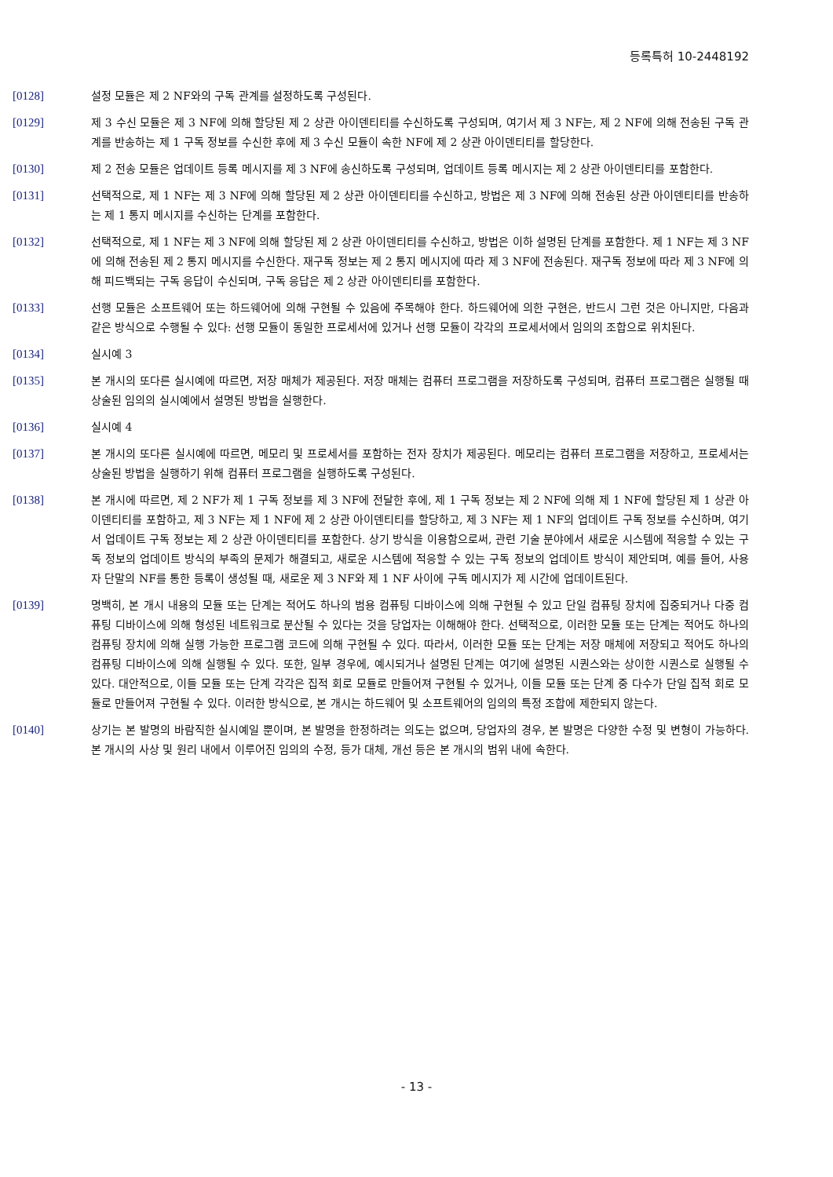등록특허 10-2448192
[0128] 설정 모듈은 제 2 NF와의 구독 관계를 설정하도록 구성된다.
[0129] 제 3 수신 모듈은 제 3 NF에 의해 할당된 제 2 상관 아이덴티티를 수신하도록 구성되며, 여기서 제 3 NF는, 제 2 NF에 의해 전송된 구독 관계를 반송하는 제 1 구독 정보를 수신한 후에 제 3 수신 모듈이 속한 NF에 제 2 상관 아이덴티티를 할당한다.
[0130] 제 2 전송 모듈은 업데이트 등록 메시지를 제 3 NF에 송신하도록 구성되며, 업데이트 등록 메시지는 제 2 상관 아이덴티티를 포함한다.
[0131] 선택적으로, 제 1 NF는 제 3 NF에 의해 할당된 제 2 상관 아이덴티티를 수신하고, 방법은 제 3 NF에 의해 전송된 상관 아이덴티티를 반송하는 제 1 통지 메시지를 수신하는 단계를 포함한다.
[0132] 선택적으로, 제 1 NF는 제 3 NF에 의해 할당된 제 2 상관 아이덴티티를 수신하고, 방법은 이하 설명된 단계를 포함한다. 제 1 NF는 제 3 NF에 의해 전송된 제 2 통지 메시지를 수신한다. 재구독 정보는 제 2 통지 메시지에 따라 제 3 NF에 전송된다. 재구독 정보에 따라 제 3 NF에 의해 피드백되는 구독 응답이 수신되며, 구독 응답은 제 2 상관 아이덴티티를 포함한다.
[0133] 선행 모듈은 소프트웨어 또는 하드웨어에 의해 구현될 수 있음에 주목해야 한다. 하드웨어에 의한 구현은, 반드시 그런 것은 아니지만, 다음과 같은 방식으로 수행될 수 있다: 선행 모듈이 동일한 프로세서에 있거나 선행 모듈이 각각의 프로세서에서 임의의 조합으로 위치된다.
[0134] 실시예 3
[0135] 본 개시의 또다른 실시예에 따르면, 저장 매체가 제공된다. 저장 매체는 컴퓨터 프로그램을 저장하도록 구성되며, 컴퓨터 프로그램은 실행될 때 상술된 임의의 실시예에서 설명된 방법을 실행한다.
[0136] 실시예 4
[0137] 본 개시의 또다른 실시예에 따르면, 메모리 및 프로세서를 포함하는 전자 장치가 제공된다. 메모리는 컴퓨터 프로그램을 저장하고, 프로세서는 상술된 방법을 실행하기 위해 컴퓨터 프로그램을 실행하도록 구성된다.
[0138] 본 개시에 따르면, 제 2 NF가 제 1 구독 정보를 제 3 NF에 전달한 후에, 제 1 구독 정보는 제 2 NF에 의해 제 1 NF에 할당된 제 1 상관 아이덴티티를 포함하고, 제 3 NF는 제 1 NF에 제 2 상관 아이덴티티를 할당하고, 제 3 NF는 제 1 NF의 업데이트 구독 정보를 수신하며, 여기서 업데이트 구독 정보는 제 2 상관 아이덴티티를 포함한다. 상기 방식을 이용함으로써, 관련 기술 분야에서 새로운 시스템에 적응할 수 있는 구독 정보의 업데이트 방식의 부족의 문제가 해결되고, 새로운 시스템에 적응할 수 있는 구독 정보의 업데이트 방식이 제안되며, 예를 들어, 사용자 단말의 NF를 통한 등록이 생성될 때, 새로운 제 3 NF와 제 1 NF 사이에 구독 메시지가 제 시간에 업데이트된다.
[0139] 명백히, 본 개시 내용의 모듈 또는 단계는 적어도 하나의 범용 컴퓨팅 디바이스에 의해 구현될 수 있고 단일 컴퓨팅 장치에 집중되거나 다중 컴퓨팅 디바이스에 의해 형성된 네트워크로 분산될 수 있다는 것을 당업자는 이해해야 한다. 선택적으로, 이러한 모듈 또는 단계는 적어도 하나의 컴퓨팅 장치에 의해 실행 가능한 프로그램 코드에 의해 구현될 수 있다. 따라서, 이러한 모듈 또는 단계는 저장 매체에 저장되고 적어도 하나의 컴퓨팅 디바이스에 의해 실행될 수 있다. 또한, 일부 경우에, 예시되거나 설명된 단계는 여기에 설명된 시퀀스와는 상이한 시퀀스로 실행될 수 있다. 대안적으로, 이들 모듈 또는 단계 각각은 집적 회로 모듈로 만들어져 구현될 수 있거나, 이들 모듈 또는 단계 중 다수가 단일 집적 회로 모듈로 만들어져 구현될 수 있다. 이러한 방식으로, 본 개시는 하드웨어 및 소프트웨어의 임의의 특정 조합에 제한되지 않는다.
[0140] 상기는 본 발명의 바람직한 실시예일 뿐이며, 본 발명을 한정하려는 의도는 없으며, 당업자의 경우, 본 발명은 다양한 수정 및 변형이 가능하다. 본 개시의 사상 및 원리 내에서 이루어진 임의의 수정, 등가 대체, 개선 등은 본 개시의 범위 내에 속한다.
- 13 -